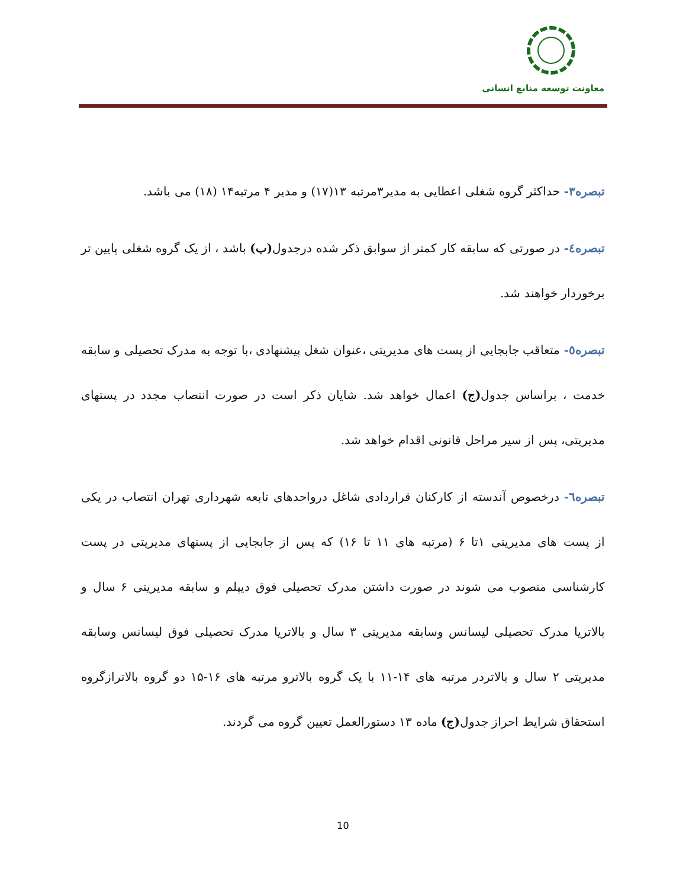معاونت توسعه منابع انسانی
تبصره۳- حداکثر گروه شغلی اعطایی به مدیر۳مرتبه ۱۳(۱۷) و مدیر ۴ مرتبه۱۴ (۱۸) می باشد.
تبصره٤- در صورتی که سابقه کار کمتر از سوابق ذکر شده درجدول(ب) باشد ، از یک گروه شغلی پایین تر برخوردار خواهند شد.
تبصره٥- متعاقب جابجایی از پست های مدیریتی ،عنوان شغل پیشنهادی ،با توجه به مدرک تحصیلی و سابقه خدمت ، براساس جدول(ج) اعمال خواهد شد. شایان ذکر است در صورت انتصاب مجدد در پستهای مدیریتی، پس از سیر مراحل قانونی اقدام خواهد شد.
تبصره٦- درخصوص آندسته از کارکنان قراردادی شاغل درواحدهای تابعه شهرداری تهران انتصاب در یکی از پست های مدیریتی ۱تا ۶ (مرتبه های ۱۱ تا ۱۶) که پس از جابجایی از پستهای مدیریتی در پست کارشناسی منصوب می شوند در صورت داشتن مدرک تحصیلی فوق دیپلم و سابقه مدیریتی ۶ سال و بالاتریا مدرک تحصیلی لیسانس وسابقه مدیریتی ۳ سال و بالاتریا مدرک تحصیلی فوق لیسانس وسابقه مدیریتی ۲ سال و بالاتردر مرتبه های ۱۴-۱۱ با یک گروه بالاترو مرتبه های ۱۶-۱۵ دو گروه بالاترازگروه استحقاق شرایط احراز جدول(ج) ماده ۱۳ دستورالعمل تعیین گروه می گردند.
10